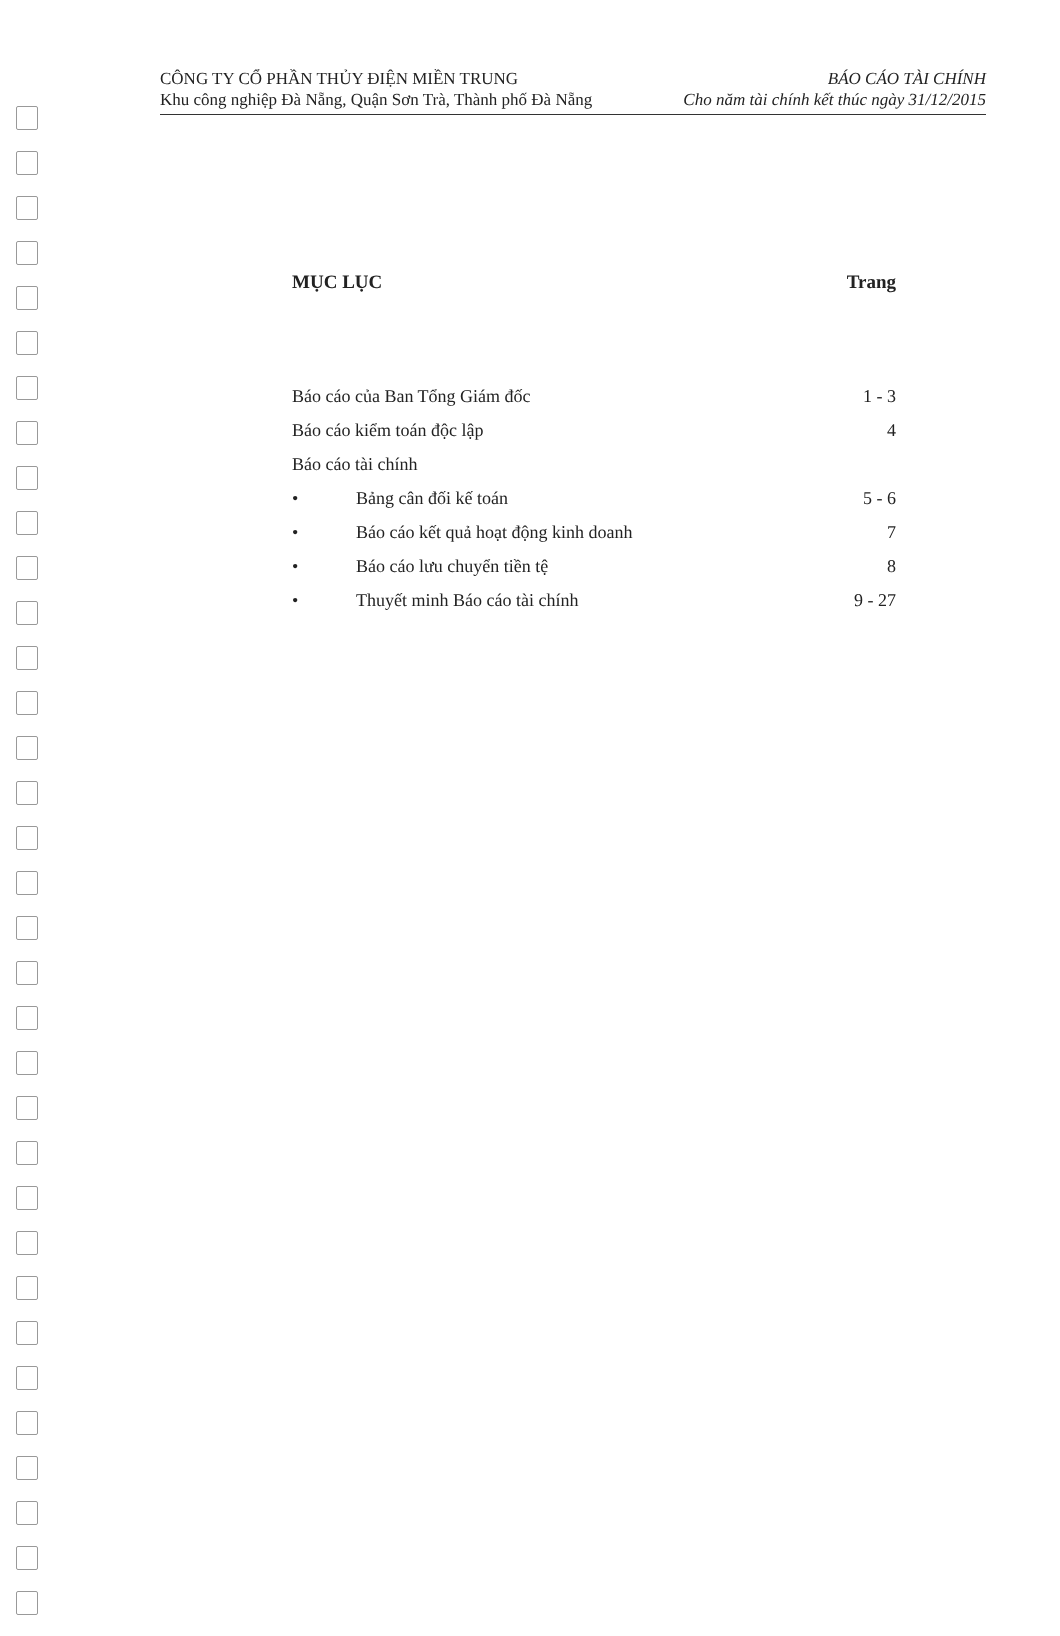CÔNG TY CỔ PHẦN THỦY ĐIỆN MIỀN TRUNG
Khu công nghiệp Đà Nẵng, Quận Sơn Trà, Thành phố Đà Nẵng
BÁO CÁO TÀI CHÍNH
Cho năm tài chính kết thúc ngày 31/12/2015
MỤC LỤC Trang
Báo cáo của Ban Tổng Giám đốc 1 - 3
Báo cáo kiểm toán độc lập 4
Báo cáo tài chính
• Bảng cân đối kế toán 5 - 6
• Báo cáo kết quả hoạt động kinh doanh 7
• Báo cáo lưu chuyển tiền tệ 8
• Thuyết minh Báo cáo tài chính 9 - 27